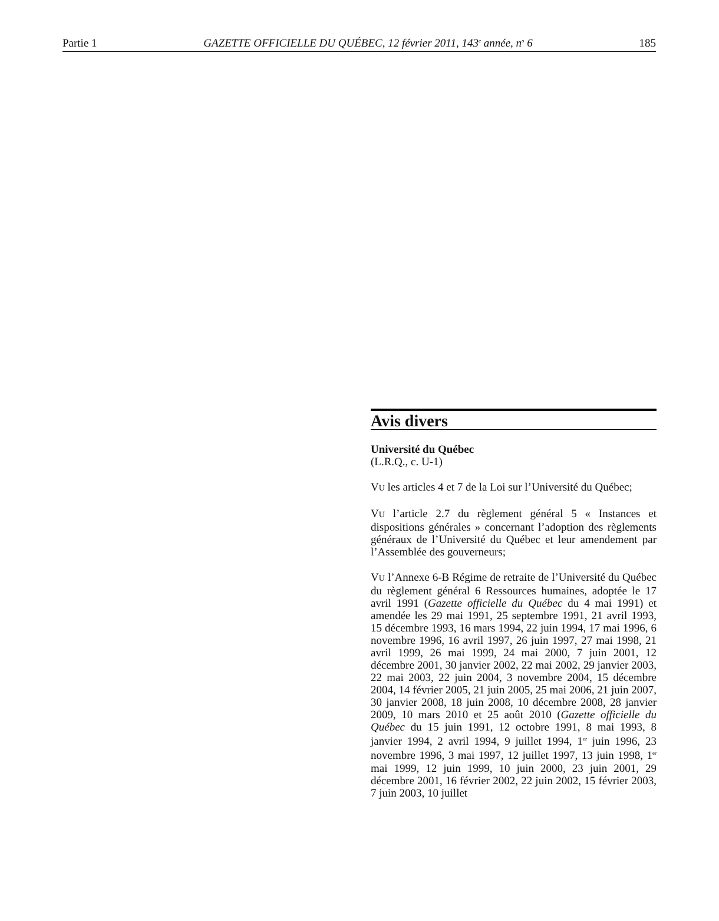Partie 1 GAZETTE OFFICIELLE DU QUÉBEC, 12 février 2011, 143<sup>e</sup> année, n<sup>o</sup> 6 185
Avis divers
Université du Québec
(L.R.Q., c. U-1)
VU les articles 4 et 7 de la Loi sur l’Université du Québec;
VU l’article 2.7 du règlement général 5 « Instances et dispositions générales » concernant l’adoption des règlements généraux de l’Université du Québec et leur amendement par l’Assemblée des gouverneurs;
VU l’Annexe 6-B Régime de retraite de l’Université du Québec du règlement général 6 Ressources humaines, adoptée le 17 avril 1991 (Gazette officielle du Québec du 4 mai 1991) et amendée les 29 mai 1991, 25 septembre 1991, 21 avril 1993, 15 décembre 1993, 16 mars 1994, 22 juin 1994, 17 mai 1996, 6 novembre 1996, 16 avril 1997, 26 juin 1997, 27 mai 1998, 21 avril 1999, 26 mai 1999, 24 mai 2000, 7 juin 2001, 12 décembre 2001, 30 janvier 2002, 22 mai 2002, 29 janvier 2003, 22 mai 2003, 22 juin 2004, 3 novembre 2004, 15 décembre 2004, 14 février 2005, 21 juin 2005, 25 mai 2006, 21 juin 2007, 30 janvier 2008, 18 juin 2008, 10 décembre 2008, 28 janvier 2009, 10 mars 2010 et 25 août 2010 (Gazette officielle du Québec du 15 juin 1991, 12 octobre 1991, 8 mai 1993, 8 janvier 1994, 2 avril 1994, 9 juillet 1994, 1<sup>er</sup> juin 1996, 23 novembre 1996, 3 mai 1997, 12 juillet 1997, 13 juin 1998, 1<sup>er</sup> mai 1999, 12 juin 1999, 10 juin 2000, 23 juin 2001, 29 décembre 2001, 16 février 2002, 22 juin 2002, 15 février 2003, 7 juin 2003, 10 juillet